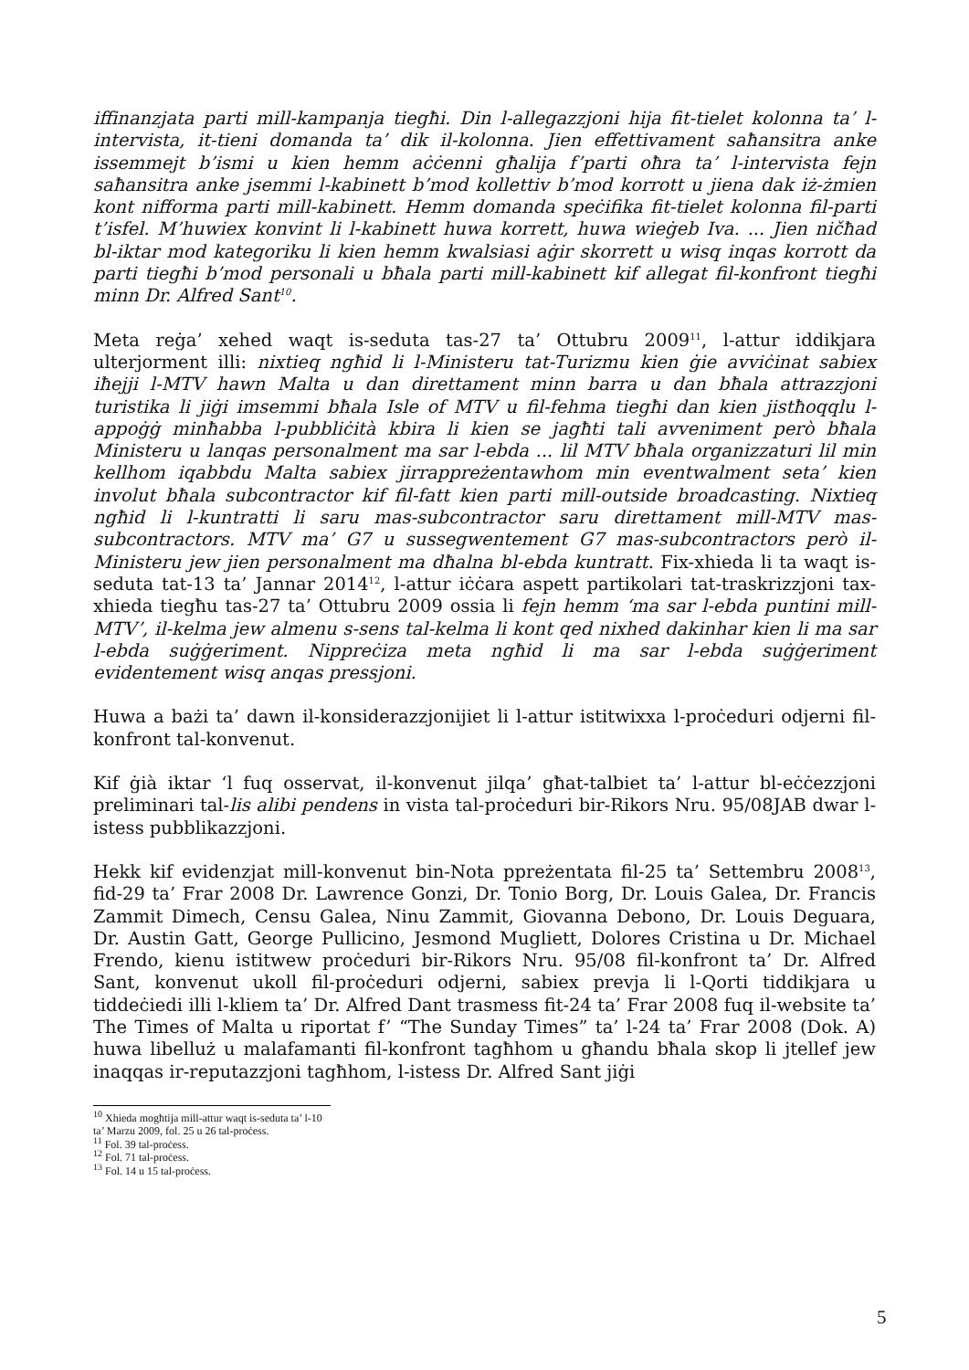iffinanzjata parti mill-kampanja tiegħi. Din l-allegazzjoni hija fit-tielet kolonna ta’ l-intervista, it-tieni domanda ta’ dik il-kolonna. Jien effettivament saħansitra anke issemmejt b’ismi u kien hemm aċċenni għalija f’parti oħra ta’ l-intervista fejn saħansitra anke jsemmi l-kabinett b’mod kollettiv b’mod korrott u jiena dak iż-żmien kont nifforma parti mill-kabinett. Hemm domanda speċifika fit-tielet kolonna fil-parti t’isfel. M’huwiex konvint li l-kabinett huwa korrett, huwa wieġeb Iva. ... Jien ničħad bl-iktar mod kategoriku li kien hemm kwalsiasi aġir skorrett u wisq inqas korrott da parti tiegħi b’mod personali u bħala parti mill-kabinett kif allegat fil-konfront tiegħi minn Dr. Alfred Sant<sup>10</sup>.
Meta reġa’ xehed waqt is-seduta tas-27 ta’ Ottubru 2009<sup>11</sup>, l-attur iddikjara ulterjorment illi: nixtieq ngħid li l-Ministeru tat-Turizmu kien ġie avviċinat sabiex iħejji l-MTV hawn Malta u dan direttament minn barra u dan bħala attrazzjoni turistika li jiġi imsemmi bħala Isle of MTV u fil-fehma tiegħi dan kien jistħoqqlu l-appoġġ minħabba l-pubbliċità kbira li kien se jagħti tali avveniment però bħala Ministeru u lanqas personalment ma sar l-ebda ... lil MTV bħala organizzaturi lil min kellhom iqabbdu Malta sabiex jirrappreżentawhom min eventwalment seta’ kien involut bħala subcontractor kif fil-fatt kien parti mill-outside broadcasting. Nixtieq ngħid li l-kuntratti li saru mas-subcontractor saru direttament mill-MTV mas-subcontractors. MTV ma’ G7 u sussegwentement G7 mas-subcontractors però il-Ministeru jew jien personalment ma dħalna bl-ebda kuntratt. Fix-xhieda li ta waqt is-seduta tat-13 ta’ Jannar 2014<sup>12</sup>, l-attur iċċara aspett partikolari tat-traskrizzjoni tax-xhieda tiegħu tas-27 ta’ Ottubru 2009 ossia li fejn hemm ‘ma sar l-ebda puntini mill-MTV’, il-kelma jew almenu s-sens tal-kelma li kont qed nixhed dakinhar kien li ma sar l-ebda suġġeriment. Nippreċiza meta ngħid li ma sar l-ebda suġġeriment evidentement wisq anqas pressjoni.
Huwa a bażi ta’ dawn il-konsiderazzjonijiet li l-attur istitwixxa l-proċeduri odjerni fil-konfront tal-konvenut.
Kif ġià iktar ‘l fuq osservat, il-konvenut jilqa’ għat-talbiet ta’ l-attur bl-eċċezzjoni preliminari tal-lis alibi pendens in vista tal-proċeduri bir-Rikors Nru. 95/08JAB dwar l-istess pubblikazzjoni.
Hekk kif evidenzjat mill-konvenut bin-Nota ppreżentata fil-25 ta’ Settembru 2008<sup>13</sup>, fid-29 ta’ Frar 2008 Dr. Lawrence Gonzi, Dr. Tonio Borg, Dr. Louis Galea, Dr. Francis Zammit Dimech, Censu Galea, Ninu Zammit, Giovanna Debono, Dr. Louis Deguara, Dr. Austin Gatt, George Pullicino, Jesmond Mugliett, Dolores Cristina u Dr. Michael Frendo, kienu istitwew proċeduri bir-Rikors Nru. 95/08 fil-konfront ta’ Dr. Alfred Sant, konvenut ukoll fil-proċeduri odjerni, sabiex prevja li l-Qorti tiddikjara u tiddeċiedi illi l-kliem ta’ Dr. Alfred Dant trasmess fit-24 ta’ Frar 2008 fuq il-website ta’ The Times of Malta u riportat f’ “The Sunday Times” ta’ l-24 ta’ Frar 2008 (Dok. A) huwa libelluż u malafamanti fil-konfront tagħhom u għandu bħala skop li jtellef jew inaqqas ir-reputazzjoni tagħhom, l-istess Dr. Alfred Sant jiġi
<sup>10</sup> Xhieda mogħtija mill-attur waqt is-seduta ta’ l-10 ta’ Marzu 2009, fol. 25 u 26 tal-proċess.
<sup>11</sup> Fol. 39 tal-proċess.
<sup>12</sup> Fol. 71 tal-proċess.
<sup>13</sup> Fol. 14 u 15 tal-proċess.
5